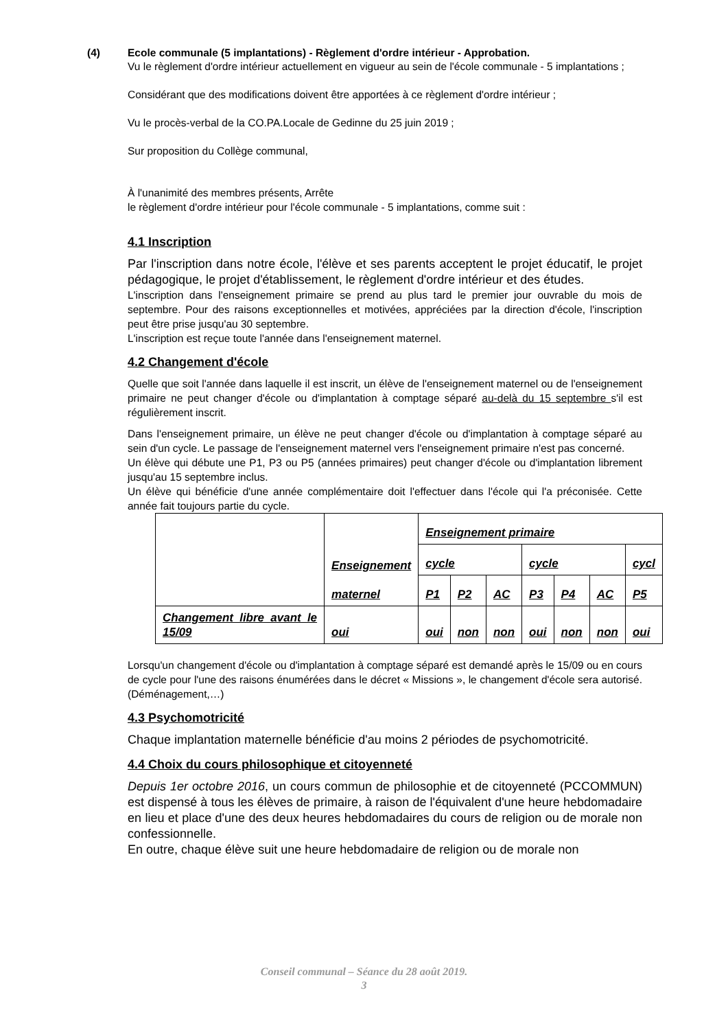(4) Ecole communale (5 implantations) - Règlement d'ordre intérieur - Approbation.
Vu le règlement d'ordre intérieur actuellement en vigueur au sein de l'école communale - 5 implantations ;
Considérant que des modifications doivent être apportées à ce règlement d'ordre intérieur ;
Vu le procès-verbal de la CO.PA.Locale de Gedinne du 25 juin 2019 ;
Sur proposition du Collège communal,
À l'unanimité des membres présents, Arrête
le règlement d'ordre intérieur pour l'école communale - 5 implantations, comme suit :
4.1 Inscription
Par l'inscription dans notre école, l'élève et ses parents acceptent le projet éducatif, le projet pédagogique, le projet d'établissement, le règlement d'ordre intérieur et des études.
L'inscription dans l'enseignement primaire se prend au plus tard le premier jour ouvrable du mois de septembre. Pour des raisons exceptionnelles et motivées, appréciées par la direction d'école, l'inscription peut être prise jusqu'au 30 septembre.
L'inscription est reçue toute l'année dans l'enseignement maternel.
4.2 Changement d'école
Quelle que soit l'année dans laquelle il est inscrit, un élève de l'enseignement maternel ou de l'enseignement primaire ne peut changer d'école ou d'implantation à comptage séparé au-delà du 15 septembre s'il est régulièrement inscrit.
Dans l'enseignement primaire, un élève ne peut changer d'école ou d'implantation à comptage séparé au sein d'un cycle. Le passage de l'enseignement maternel vers l'enseignement primaire n'est pas concerné.
Un élève qui débute une P1, P3 ou P5 (années primaires) peut changer d'école ou d'implantation librement jusqu'au 15 septembre inclus.
Un élève qui bénéficie d'une année complémentaire doit l'effectuer dans l'école qui l'a préconisée. Cette année fait toujours partie du cycle.
| | Enseignement maternel | Enseignement primaire | | | | | | |
| | | cycle | | | cycle | | | cycl |
| | | P1 | P2 | AC | P3 | P4 | AC | P5 |
| Changement libre avant le 15/09 | oui | oui | non | non | oui | non | non | oui |
Lorsqu'un changement d'école ou d'implantation à comptage séparé est demandé après le 15/09 ou en cours de cycle pour l'une des raisons énumérées dans le décret « Missions », le changement d'école sera autorisé. (Déménagement,…)
4.3 Psychomotricité
Chaque implantation maternelle bénéficie d'au moins 2 périodes de psychomotricité.
4.4 Choix du cours philosophique et citoyenneté
Depuis 1er octobre 2016, un cours commun de philosophie et de citoyenneté (PCCOMMUN) est dispensé à tous les élèves de primaire, à raison de l'équivalent d'une heure hebdomadaire en lieu et place d'une des deux heures hebdomadaires du cours de religion ou de morale non confessionnelle.
En outre, chaque élève suit une heure hebdomadaire de religion ou de morale non
Conseil communal – Séance du 28 août 2019.
3